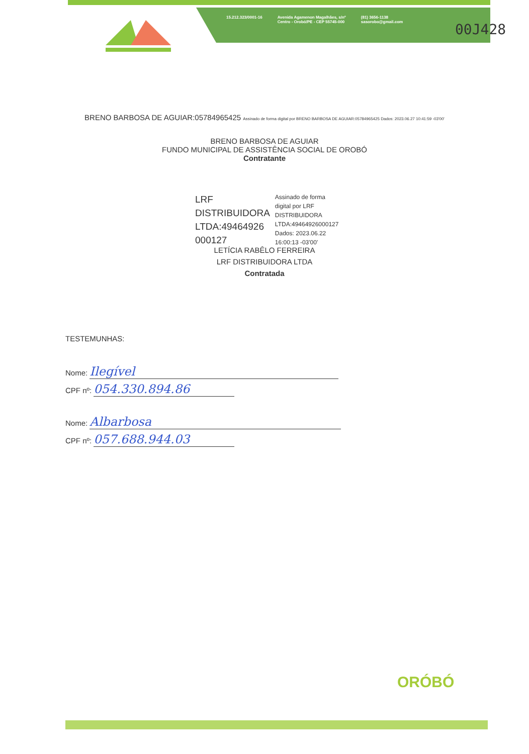15.212.323/0001-16 Avenida Agamenon Magalhães, s/nº
Centro - Orobó/PE - CEP 55745-000 (81) 3656-1138
sasorobo@gmail.com
00J428
BRENO BARBOSA DE AGUIAR:05784965425 Assinado de forma digital por BRENO BARBOSA DE AGUIAR:05784965425 Dados: 2023.06.27 10:41:59 -03'00'
BRENO BARBOSA DE AGUIAR
FUNDO MUNICIPAL DE ASSISTÊNCIA SOCIAL DE OROBÓ
Contratante
LRF
DISTRIBUIDORA
LTDA:49464926
000127
Assinado de forma
digital por LRF
DISTRIBUIDORA
LTDA:49464926000127
Dados: 2023.06.22
16:00:13 -03'00'
LETÍCIA RABÊLO FERREIRA
LRF DISTRIBUIDORA LTDA
Contratada
TESTEMUNHAS:
Nome: Ilegível
CPF nº: 054.330.894.86
Nome: Albarbosa
CPF nº: 057.688.944.03
ORÓBÓ